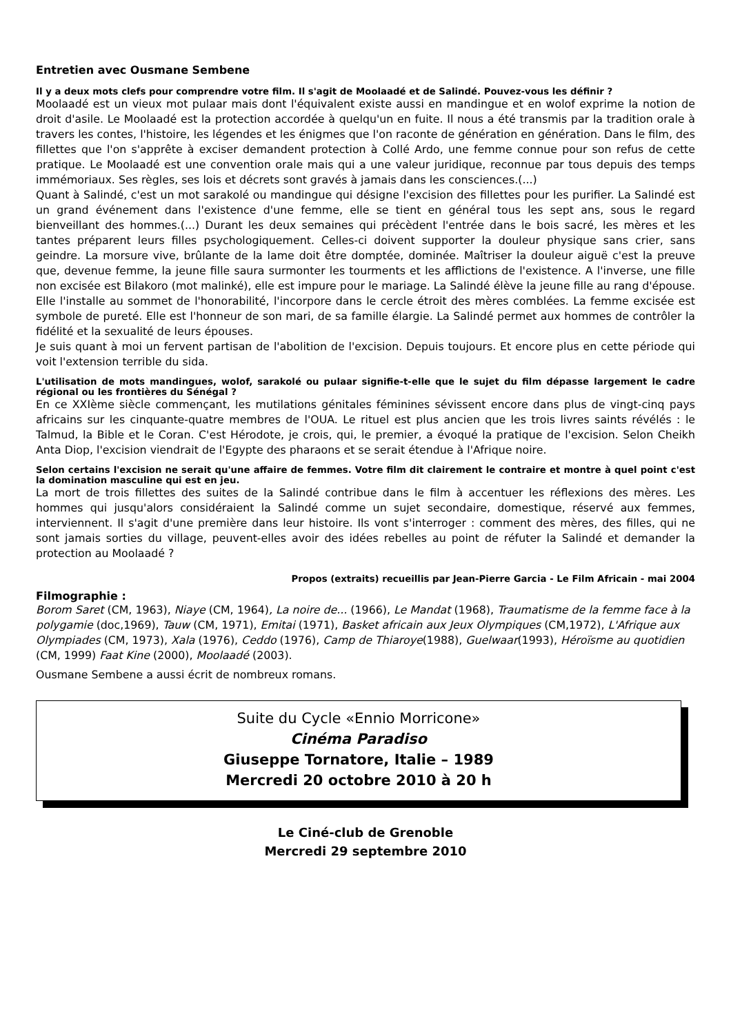Entretien avec Ousmane Sembene
Il y a deux mots clefs pour comprendre votre film. Il s'agit de Moolaadé et de Salindé. Pouvez-vous les définir ?
Moolaadé est un vieux mot pulaar mais dont l'équivalent existe aussi en mandingue et en wolof exprime la notion de droit d'asile. Le Moolaadé est la protection accordée à quelqu'un en fuite. Il nous a été transmis par la tradition orale à travers les contes, l'histoire, les légendes et les énigmes que l'on raconte de génération en génération. Dans le film, des fillettes que l'on s'apprête à exciser demandent protection à Collé Ardo, une femme connue pour son refus de cette pratique. Le Moolaadé est une convention orale mais qui a une valeur juridique, reconnue par tous depuis des temps immémoriaux. Ses règles, ses lois et décrets sont gravés à jamais dans les consciences.(...)
Quant à Salindé, c'est un mot sarakolé ou mandingue qui désigne l'excision des fillettes pour les purifier. La Salindé est un grand événement dans l'existence d'une femme, elle se tient en général tous les sept ans, sous le regard bienveillant des hommes.(...) Durant les deux semaines qui précèdent l'entrée dans le bois sacré, les mères et les tantes préparent leurs filles psychologiquement. Celles-ci doivent supporter la douleur physique sans crier, sans geindre. La morsure vive, brûlante de la lame doit être domptée, dominée. Maîtriser la douleur aiguë c'est la preuve que, devenue femme, la jeune fille saura surmonter les tourments et les afflictions de l'existence. A l'inverse, une fille non excisée est Bilakoro (mot malinké), elle est impure pour le mariage. La Salindé élève la jeune fille au rang d'épouse. Elle l'installe au sommet de l'honorabilité, l'incorpore dans le cercle étroit des mères comblées. La femme excisée est symbole de pureté. Elle est l'honneur de son mari, de sa famille élargie. La Salindé permet aux hommes de contrôler la fidélité et la sexualité de leurs épouses.
Je suis quant à moi un fervent partisan de l'abolition de l'excision. Depuis toujours. Et encore plus en cette période qui voit l'extension terrible du sida.
L'utilisation de mots mandingues, wolof, sarakolé ou pulaar signifie-t-elle que le sujet du film dépasse largement le cadre régional ou les frontières du Sénégal ?
En ce XXIème siècle commençant, les mutilations génitales féminines sévissent encore dans plus de vingt-cinq pays africains sur les cinquante-quatre membres de l'OUA. Le rituel est plus ancien que les trois livres saints révélés : le Talmud, la Bible et le Coran. C'est Hérodote, je crois, qui, le premier, a évoqué la pratique de l'excision. Selon Cheikh Anta Diop, l'excision viendrait de l'Egypte des pharaons et se serait étendue à l'Afrique noire.
Selon certains l'excision ne serait qu'une affaire de femmes. Votre film dit clairement le contraire et montre à quel point c'est la domination masculine qui est en jeu.
La mort de trois fillettes des suites de la Salindé contribue dans le film à accentuer les réflexions des mères. Les hommes qui jusqu'alors considéraient la Salindé comme un sujet secondaire, domestique, réservé aux femmes, interviennent. Il s'agit d'une première dans leur histoire. Ils vont s'interroger : comment des mères, des filles, qui ne sont jamais sorties du village, peuvent-elles avoir des idées rebelles au point de réfuter la Salindé et demander la protection au Moolaadé ?
Propos (extraits) recueillis par Jean-Pierre Garcia - Le Film Africain - mai 2004
Filmographie :
Borom Saret (CM, 1963), Niaye (CM, 1964), La noire de... (1966), Le Mandat (1968), Traumatisme de la femme face à la polygamie (doc,1969), Tauw (CM, 1971), Emitai (1971), Basket africain aux Jeux Olympiques (CM,1972), L'Afrique aux Olympiades (CM, 1973), Xala (1976), Ceddo (1976), Camp de Thiaroye(1988), Guelwaar(1993), Héroïsme au quotidien (CM, 1999) Faat Kine (2000), Moolaadé (2003).
Ousmane Sembene a aussi écrit de nombreux romans.
Suite du Cycle «Ennio Morricone»
Cinéma Paradiso
Giuseppe Tornatore, Italie – 1989
Mercredi 20 octobre 2010 à 20 h
Le Ciné-club de Grenoble
Mercredi 29 septembre 2010